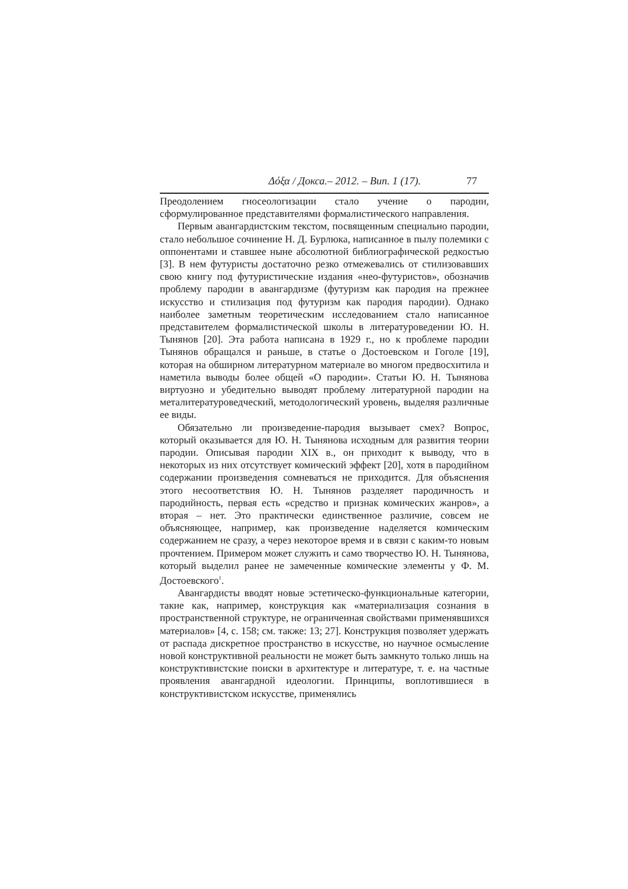Δόξα / Докса.– 2012. – Вип. 1 (17). 77
Преодолением гносеологизации стало учение о пародии, сформулированное представителями формалистического направления.
Первым авангардистским текстом, посвященным специально пародии, стало небольшое сочинение Н. Д. Бурлюка, написанное в пылу полемики с оппонентами и ставшее ныне абсолютной библиографической редкостью [3]. В нем футуристы достаточно резко отмежевались от стилизовавших свою книгу под футуристические издания «нео-футуристов», обозначив проблему пародии в авангардизме (футуризм как пародия на прежнее искусство и стилизация под футуризм как пародия пародии). Однако наиболее заметным теоретическим исследованием стало написанное представителем формалистической школы в литературоведении Ю. Н. Тынянов [20]. Эта работа написана в 1929 г., но к проблеме пародии Тынянов обращался и раньше, в статье о Достоевском и Гоголе [19], которая на обширном литературном материале во многом предвосхитила и наметила выводы более общей «О пародии». Статьи Ю. Н. Тынянова виртуозно и убедительно выводят проблему литературной пародии на металитературоведческий, методологический уровень, выделяя различные ее виды.
Обязательно ли произведение-пародия вызывает смех? Вопрос, который оказывается для Ю. Н. Тынянова исходным для развития теории пародии. Описывая пародии XIX в., он приходит к выводу, что в некоторых из них отсутствует комический эффект [20], хотя в пародийном содержании произведения сомневаться не приходится. Для объяснения этого несоответствия Ю. Н. Тынянов разделяет пародичность и пародийность, первая есть «средство и признак комических жанров», а вторая – нет. Это практически единственное различие, совсем не объясняющее, например, как произведение наделяется комическим содержанием не сразу, а через некоторое время и в связи с каким-то новым прочтением. Примером может служить и само творчество Ю. Н. Тынянова, который выделил ранее не замеченные комические элементы у Ф. М. Достоевского<sup>1</sup>.
Авангардисты вводят новые эстетическо-функциональные категории, такие как, например, конструкция как «материализация сознания в пространственной структуре, не ограниченная свойствами применявшихся материалов» [4, с. 158; см. также: 13; 27]. Конструкция позволяет удержать от распада дискретное пространство в искусстве, но научное осмысление новой конструктивной реальности не может быть замкнуто только лишь на конструктивистские поиски в архитектуре и литературе, т. е. на частные проявления авангардной идеологии. Принципы, воплотившиеся в конструктивистском искусстве, применялись